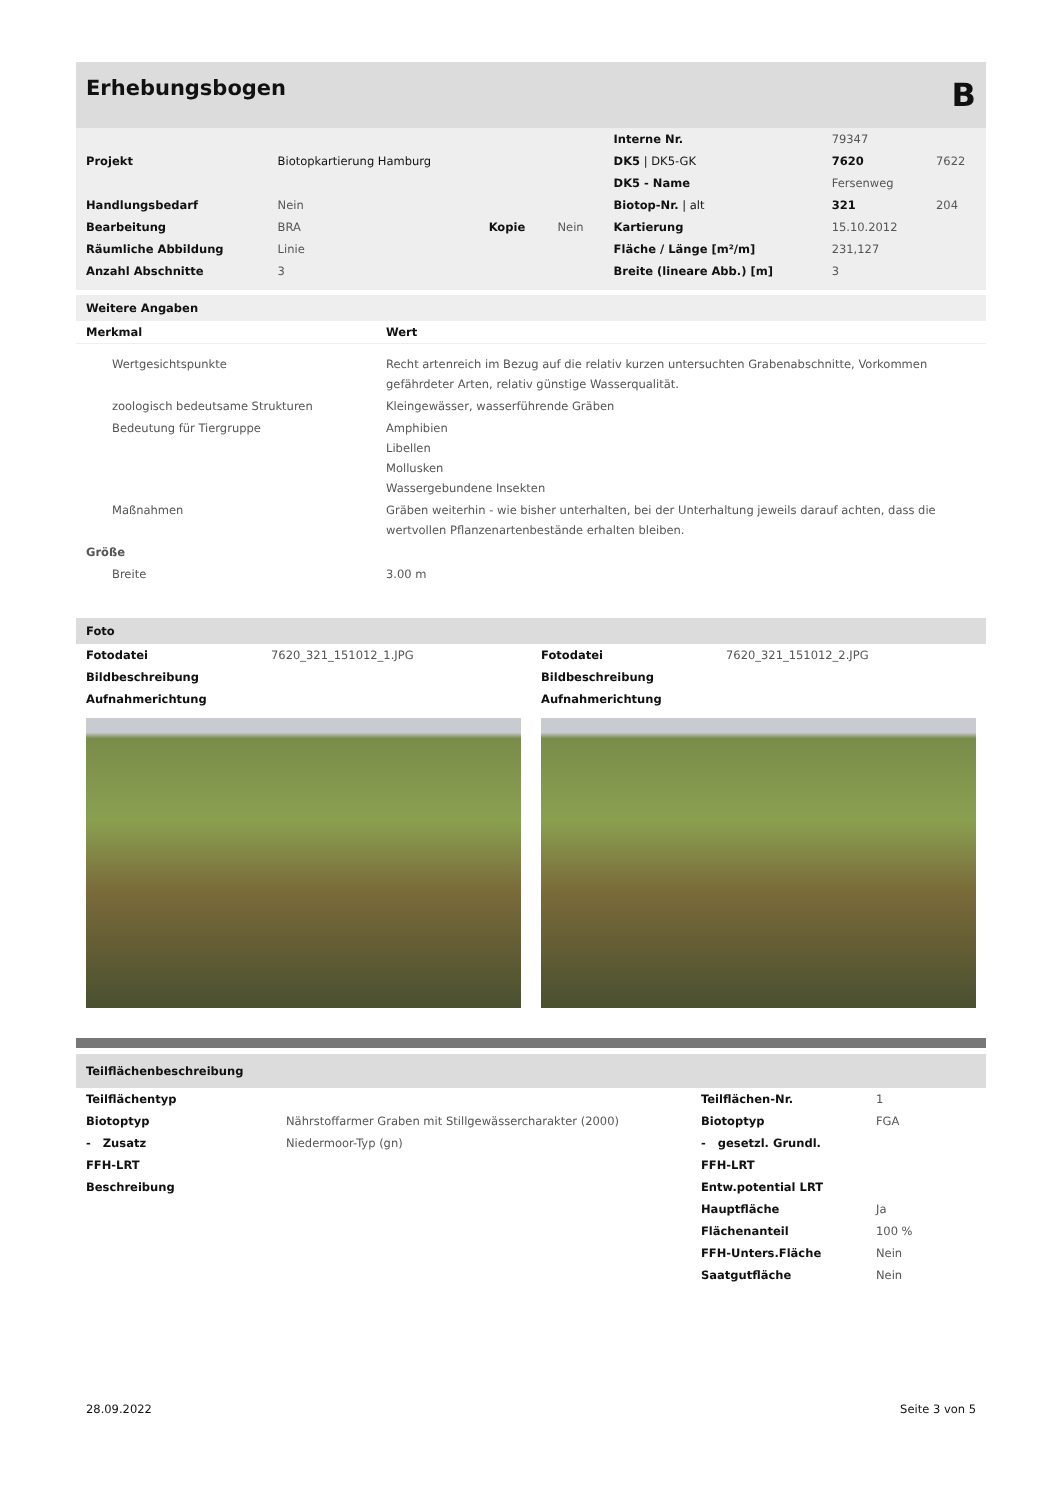Erhebungsbogen B
| | | | | Interne Nr. | 79347 | |
| Projekt | Biotopkartierung Hamburg | | | DK5 / DK5-GK | 7620 | 7622 |
| | | | | DK5 - Name | Fersenweg | |
| Handlungsbedarf | Nein | | | Biotop-Nr. / alt | 321 | 204 |
| Bearbeitung | BRA | Kopie | Nein | Kartierung | 15.10.2012 | |
| Räumliche Abbildung | Linie | | | Fläche / Länge [m²/m] | 231,127 | |
| Anzahl Abschnitte | 3 | | | Breite (lineare Abb.) [m] | 3 | |
Weitere Angaben
| Merkmal | Wert |
| --- | --- |
| Wertgesichtspunkte | Recht artenreich im Bezug auf die relativ kurzen untersuchten Grabenabschnitte, Vorkommen gefährdeter Arten, relativ günstige Wasserqualität. |
| zoologisch bedeutsame Strukturen | Kleingewässer, wasserführende Gräben |
| Bedeutung für Tiergruppe | Amphibien Libellen Mollusken Wassergebundene Insekten |
| Maßnahmen | Gräben weiterhin - wie bisher unterhalten, bei der Unterhaltung jeweils darauf achten, dass die wertvollen Pflanzenartenbestände erhalten bleiben. |
| Größe | |
| Breite | 3.00 m |
Foto
| Fotodatei | 7620_321_151012_1.JPG |
| Bildbeschreibung | |
| Aufnahmerichtung | |
| Fotodatei | 7620_321_151012_2.JPG |
| Bildbeschreibung | |
| Aufnahmerichtung | |
Teilflächenbeschreibung
| Teilflächentyp | | Teilflächen-Nr. | 1 |
| Biotoptyp | Nährstoffarmer Graben mit Stillgewässercharakter (2000) | Biotoptyp | FGA |
| - Zusatz | Niedermoor-Typ (gn) | - gesetzl. Grundl. | |
| FFH-LRT | | FFH-LRT | |
| Beschreibung | | Entw.potential LRT | |
| | | Hauptfläche | Ja |
| | | Flächenanteil | 100 % |
| | | FFH-Unters.Fläche | Nein |
| | | Saatgutfläche | Nein |
28.09.2022 Seite 3 von 5